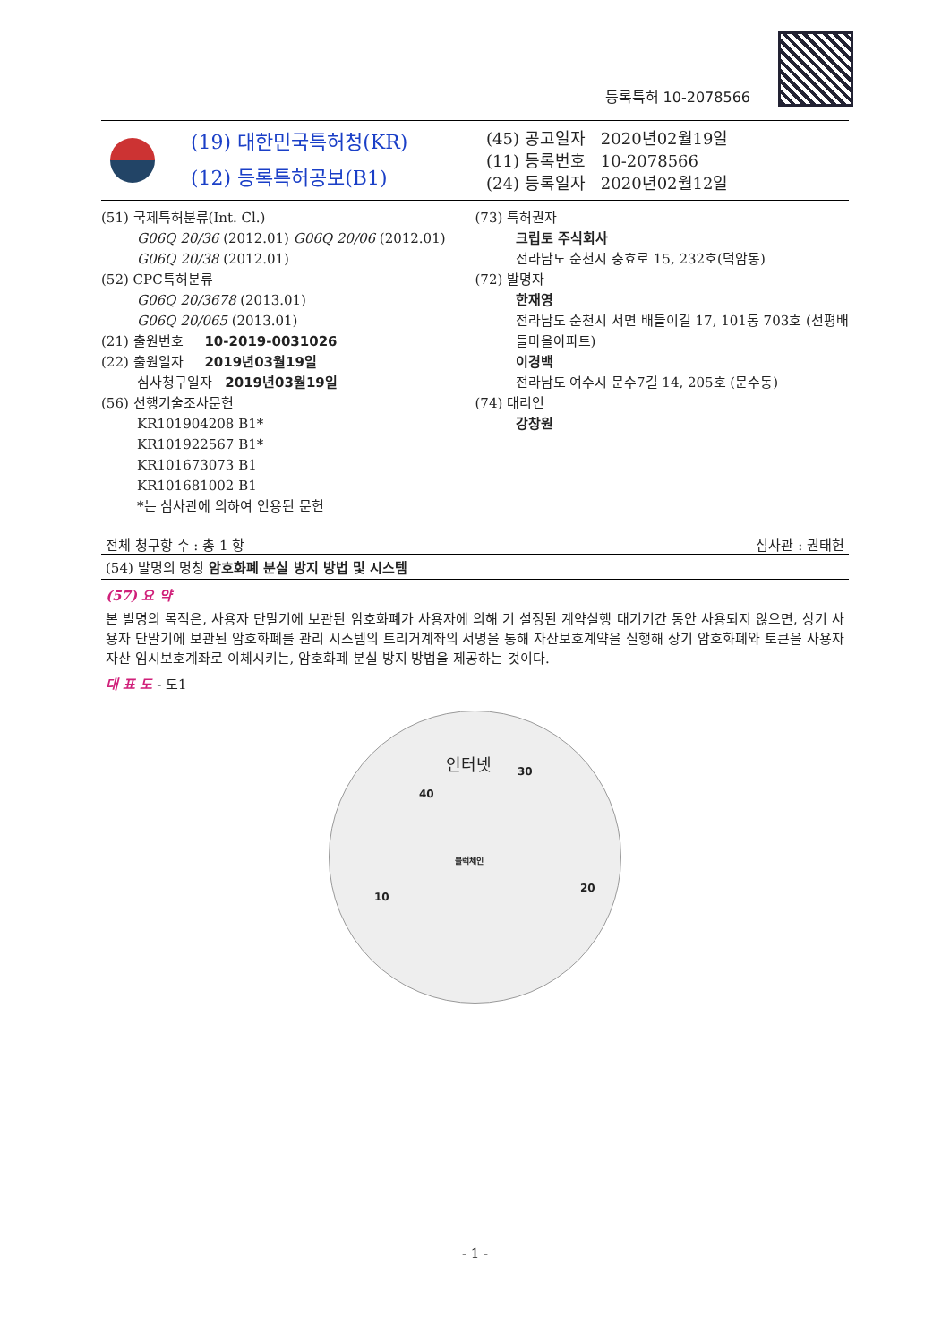등록특허 10-2078566
(19) 대한민국특허청(KR)
(12) 등록특허공보(B1)
(45) 공고일자 2020년02월19일
(11) 등록번호 10-2078566
(24) 등록일자 2020년02월12일
(51) 국제특허분류(Int. Cl.)
G06Q 20/36 (2012.01) G06Q 20/06 (2012.01)
G06Q 20/38 (2012.01)
(52) CPC특허분류
G06Q 20/3678 (2013.01)
G06Q 20/065 (2013.01)
(21) 출원번호 10-2019-0031026
(22) 출원일자 2019년03월19일
심사청구일자 2019년03월19일
(56) 선행기술조사문헌
KR101904208 B1*
KR101922567 B1*
KR101673073 B1
KR101681002 B1
*는 심사관에 의하여 인용된 문헌
(73) 특허권자
크립토 주식회사
전라남도 순천시 충효로 15, 232호(덕암동)
(72) 발명자
한재영
전라남도 순천시 서면 배들이길 17, 101동 703호 (선평배들마을아파트)
이경백
전라남도 여수시 문수7길 14, 205호 (문수동)
(74) 대리인
강창원
전체 청구항 수 : 총 1 항 심사관 : 권태헌
(54) 발명의 명칭 암호화폐 분실 방지 방법 및 시스템
(57) 요 약
본 발명의 목적은, 사용자 단말기에 보관된 암호화폐가 사용자에 의해 기 설정된 계약실행 대기기간 동안 사용되지 않으면, 상기 사용자 단말기에 보관된 암호화폐를 관리 시스템의 트리거계좌의 서명을 통해 자산보호계약을 실행해 상기 암호화폐와 토큰을 사용자자산 임시보호계좌로 이체시키는, 암호화폐 분실 방지 방법을 제공하는 것이다.
대 표 도 - 도1
인터넷
30
40
블럭체인
20
10
- 1 -